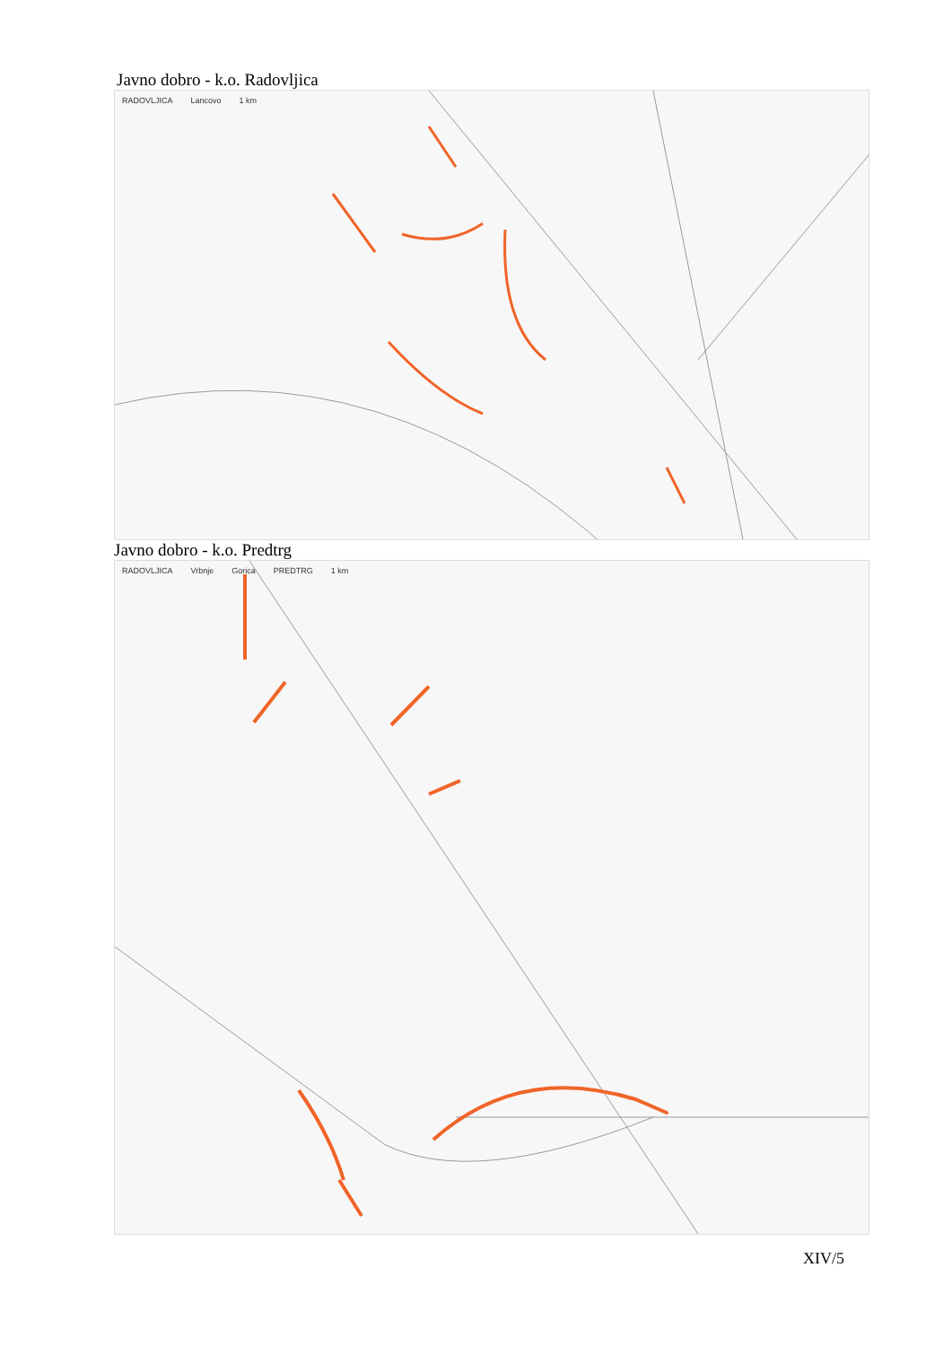Javno dobro - k.o. Radovljica
RADOVLJICA Lancovo 1 km
Javno dobro - k.o. Predtrg
RADOVLJICA Vrbnje Gorica PREDTRG 1 km
XIV/5